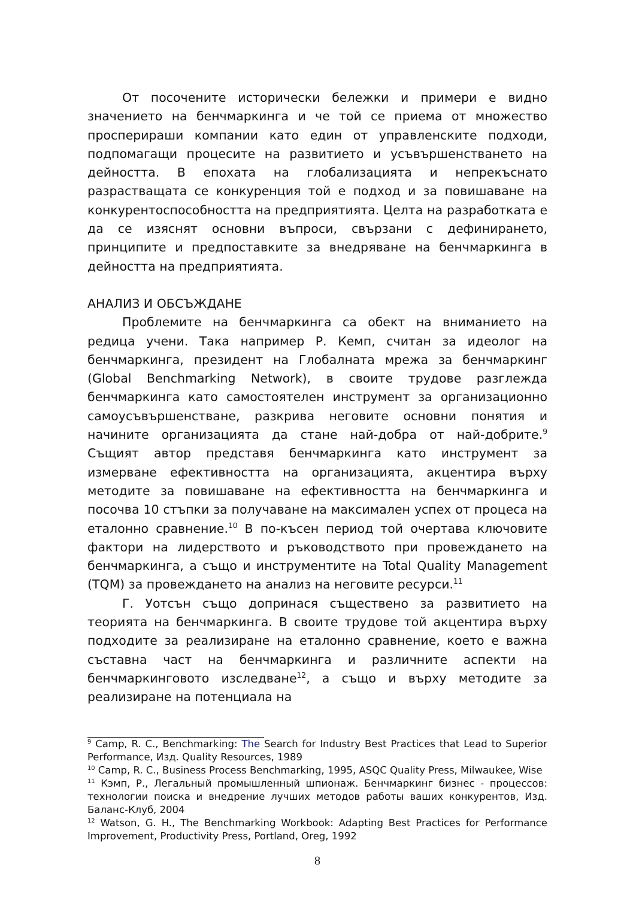От посочените исторически бележки и примери е видно значението на бенчмаркинга и че той се приема от множество просперираши компании като един от управленските подходи, подпомагащи процесите на развитието и усъвършенстването на дейността. В епохата на глобализацията и непрекъснато разрастващата се конкуренция той е подход и за повишаване на конкурентоспособността на предприятията. Целта на разработката е да се изяснят основни въпроси, свързани с дефинирането, принципите и предпоставките за внедряване на бенчмаркинга в дейността на предприятията.
АНАЛИЗ И ОБСЪЖДАНЕ
Проблемите на бенчмаркинга са обект на вниманието на редица учени. Така например Р. Кемп, считан за идеолог на бенчмаркинга, президент на Глобалната мрежа за бенчмаркинг (Global Benchmarking Network), в своите трудове разглежда бенчмаркинга като самостоятелен инструмент за организационно самоусъвършенстване, разкрива неговите основни понятия и начините организацията да стане най-добра от най-добрите.<sup>9</sup> Същият автор представя бенчмаркинга като инструмент за измерване ефективността на организацията, акцентира върху методите за повишаване на ефективността на бенчмаркинга и посочва 10 стъпки за получаване на максимален успех от процеса на еталонно сравнение.<sup>10</sup> В по-късен период той очертава ключовите фактори на лидерството и ръководството при провеждането на бенчмаркинга, а също и инструментите на Total Quality Management (TQM) за провеждането на анализ на неговите ресурси.<sup>11</sup>
Г. Уотсън също допринася съществено за развитието на теорията на бенчмаркинга. В своите трудове той акцентира върху подходите за реализиране на еталонно сравнение, което е важна съставна част на бенчмаркинга и различните аспекти на бенчмаркинговото изследване<sup>12</sup>, а също и върху методите за реализиране на потенциала на
<sup>9</sup> Camp, R. C., Benchmarking: The Search for Industry Best Practices that Lead to Superior Performance, Изд. Quality Resources, 1989
<sup>10</sup> Camp, R. C., Business Process Benchmarking, 1995, ASQC Quality Press, Milwaukee, Wise
<sup>11</sup> Кэмп, Р., Легальный промышленный шпионаж. Бенчмаркинг бизнес - процессов: технологии поиска и внедрение лучших методов работы ваших конкурентов, Изд. Баланс-Клуб, 2004
<sup>12</sup> Watson, G. H., The Benchmarking Workbook: Adapting Best Practices for Performance Improvement, Productivity Press, Portland, Oreg, 1992
8